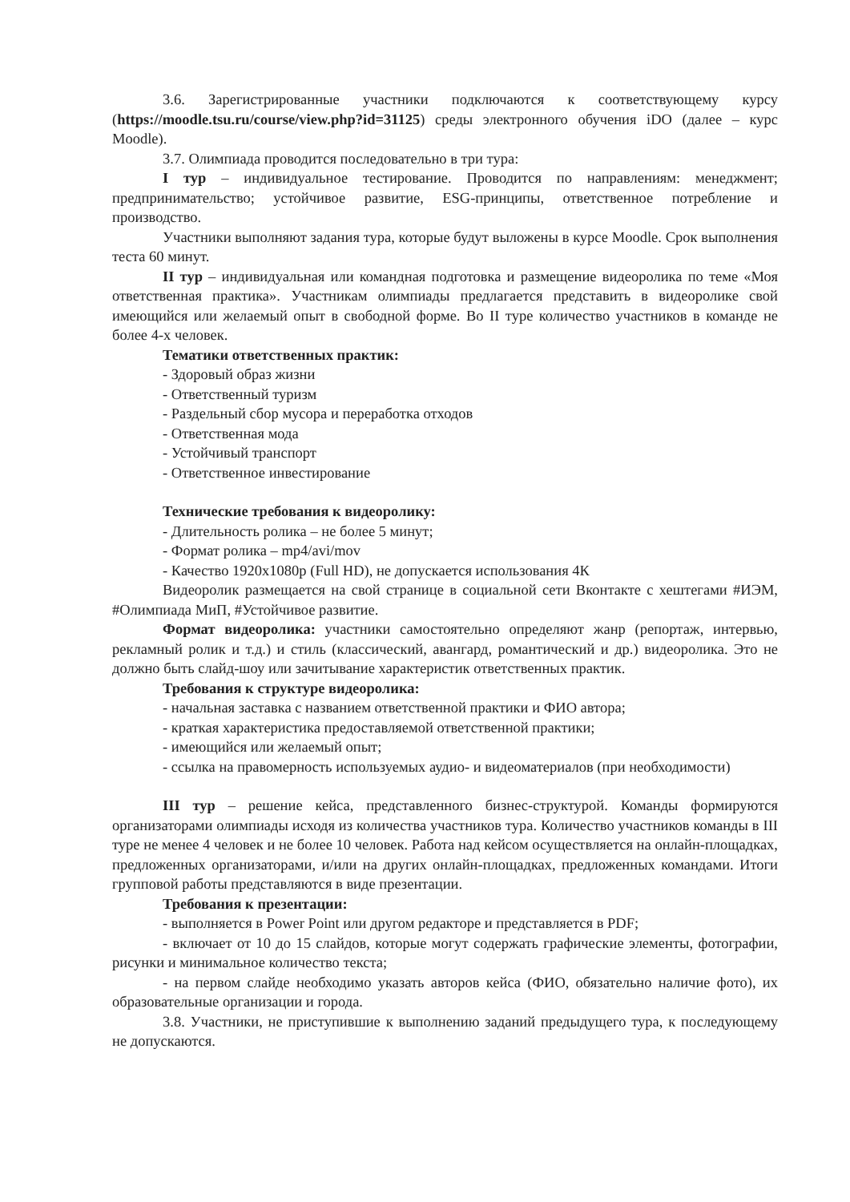3.6. Зарегистрированные участники подключаются к соответствующему курсу (https://moodle.tsu.ru/course/view.php?id=31125) среды электронного обучения iDO (далее – курс Moodle).
3.7. Олимпиада проводится последовательно в три тура:
I тур – индивидуальное тестирование. Проводится по направлениям: менеджмент; предпринимательство; устойчивое развитие, ESG-принципы, ответственное потребление и производство.
Участники выполняют задания тура, которые будут выложены в курсе Moodle. Срок выполнения теста 60 минут.
II тур – индивидуальная или командная подготовка и размещение видеоролика по теме «Моя ответственная практика». Участникам олимпиады предлагается представить в видеоролике свой имеющийся или желаемый опыт в свободной форме. Во II туре количество участников в команде не более 4-х человек.
Тематики ответственных практик:
- Здоровый образ жизни
- Ответственный туризм
- Раздельный сбор мусора и переработка отходов
- Ответственная мода
- Устойчивый транспорт
- Ответственное инвестирование
Технические требования к видеоролику:
- Длительность ролика – не более 5 минут;
- Формат ролика – mp4/avi/mov
- Качество 1920x1080p (Full HD), не допускается использования 4К
Видеоролик размещается на свой странице в социальной сети Вконтакте с хештегами #ИЭМ, #Олимпиада МиП, #Устойчивое развитие.
Формат видеоролика: участники самостоятельно определяют жанр (репортаж, интервью, рекламный ролик и т.д.) и стиль (классический, авангард, романтический и др.) видеоролика. Это не должно быть слайд-шоу или зачитывание характеристик ответственных практик.
Требования к структуре видеоролика:
- начальная заставка с названием ответственной практики и ФИО автора;
- краткая характеристика предоставляемой ответственной практики;
- имеющийся или желаемый опыт;
- ссылка на правомерность используемых аудио- и видеоматериалов (при необходимости)
III тур – решение кейса, представленного бизнес-структурой. Команды формируются организаторами олимпиады исходя из количества участников тура. Количество участников команды в III туре не менее 4 человек и не более 10 человек. Работа над кейсом осуществляется на онлайн-площадках, предложенных организаторами, и/или на других онлайн-площадках, предложенных командами. Итоги групповой работы представляются в виде презентации.
Требования к презентации:
- выполняется в Power Point или другом редакторе и представляется в PDF;
- включает от 10 до 15 слайдов, которые могут содержать графические элементы, фотографии, рисунки и минимальное количество текста;
- на первом слайде необходимо указать авторов кейса (ФИО, обязательно наличие фото), их образовательные организации и города.
3.8. Участники, не приступившие к выполнению заданий предыдущего тура, к последующему не допускаются.